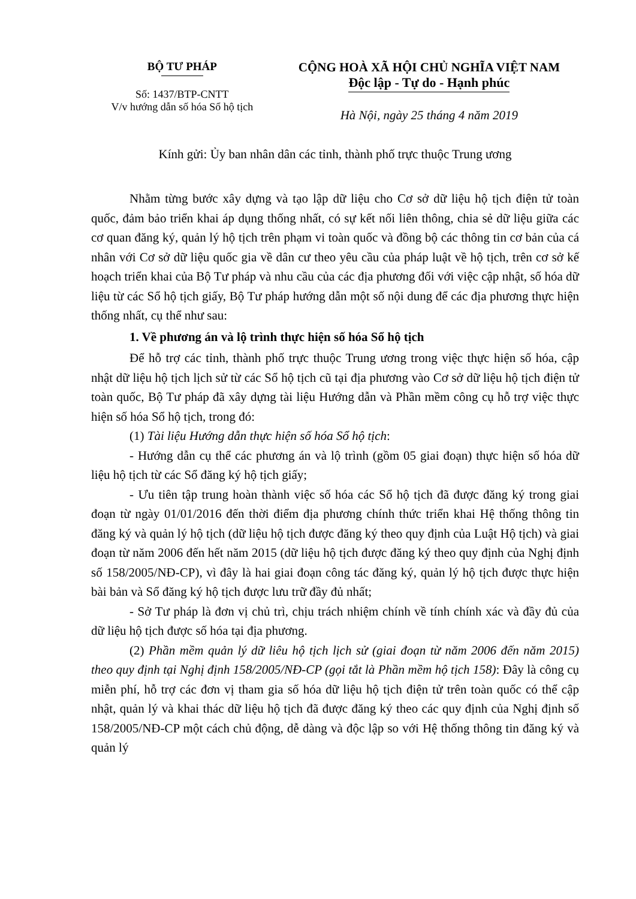BỘ TƯ PHÁP
Số: 1437/BTP-CNTT
V/v hướng dẫn số hóa Sổ hộ tịch
CỘNG HOÀ XÃ HỘI CHỦ NGHĨA VIỆT NAM
Độc lập - Tự do - Hạnh phúc
Hà Nội, ngày 25 tháng 4 năm 2019
Kính gửi: Ủy ban nhân dân các tỉnh, thành phố trực thuộc Trung ương
Nhằm từng bước xây dựng và tạo lập dữ liệu cho Cơ sở dữ liệu hộ tịch điện tử toàn quốc, đảm bảo triển khai áp dụng thống nhất, có sự kết nối liên thông, chia sẻ dữ liệu giữa các cơ quan đăng ký, quản lý hộ tịch trên phạm vi toàn quốc và đồng bộ các thông tin cơ bản của cá nhân với Cơ sở dữ liệu quốc gia về dân cư theo yêu cầu của pháp luật về hộ tịch, trên cơ sở kế hoạch triển khai của Bộ Tư pháp và nhu cầu của các địa phương đối với việc cập nhật, số hóa dữ liệu từ các Sổ hộ tịch giấy, Bộ Tư pháp hướng dẫn một số nội dung để các địa phương thực hiện thống nhất, cụ thể như sau:
1. Về phương án và lộ trình thực hiện số hóa Sổ hộ tịch
Để hỗ trợ các tỉnh, thành phố trực thuộc Trung ương trong việc thực hiện số hóa, cập nhật dữ liệu hộ tịch lịch sử từ các Sổ hộ tịch cũ tại địa phương vào Cơ sở dữ liệu hộ tịch điện tử toàn quốc, Bộ Tư pháp đã xây dựng tài liệu Hướng dẫn và Phần mềm công cụ hỗ trợ việc thực hiện số hóa Sổ hộ tịch, trong đó:
(1) Tài liệu Hướng dẫn thực hiện số hóa Sổ hộ tịch:
- Hướng dẫn cụ thể các phương án và lộ trình (gồm 05 giai đoạn) thực hiện số hóa dữ liệu hộ tịch từ các Sổ đăng ký hộ tịch giấy;
- Ưu tiên tập trung hoàn thành việc số hóa các Sổ hộ tịch đã được đăng ký trong giai đoạn từ ngày 01/01/2016 đến thời điểm địa phương chính thức triển khai Hệ thống thông tin đăng ký và quản lý hộ tịch (dữ liệu hộ tịch được đăng ký theo quy định của Luật Hộ tịch) và giai đoạn từ năm 2006 đến hết năm 2015 (dữ liệu hộ tịch được đăng ký theo quy định của Nghị định số 158/2005/NĐ-CP), vì đây là hai giai đoạn công tác đăng ký, quản lý hộ tịch được thực hiện bài bản và Sổ đăng ký hộ tịch được lưu trữ đầy đủ nhất;
- Sở Tư pháp là đơn vị chủ trì, chịu trách nhiệm chính về tính chính xác và đầy đủ của dữ liệu hộ tịch được số hóa tại địa phương.
(2) Phần mềm quản lý dữ liêu hộ tịch lịch sử (giai đoạn từ năm 2006 đến năm 2015) theo quy định tại Nghị định 158/2005/NĐ-CP (gọi tắt là Phần mềm hộ tịch 158): Đây là công cụ miễn phí, hỗ trợ các đơn vị tham gia số hóa dữ liệu hộ tịch điện tử trên toàn quốc có thể cập nhật, quản lý và khai thác dữ liệu hộ tịch đã được đăng ký theo các quy định của Nghị định số 158/2005/NĐ-CP một cách chủ động, dễ dàng và độc lập so với Hệ thống thông tin đăng ký và quản lý